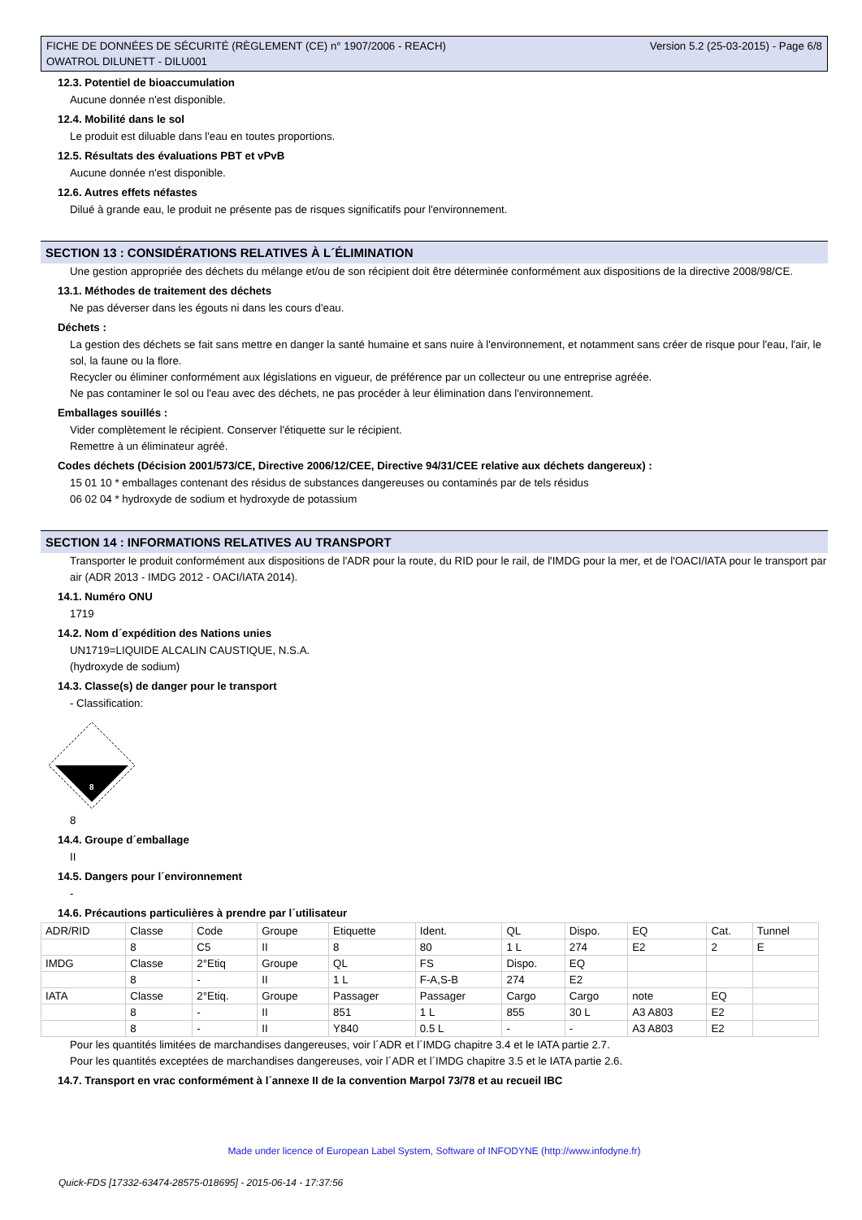FICHE DE DONNÉES DE SÉCURITÉ (RÈGLEMENT (CE) n° 1907/2006 - REACH)
OWATROL DILUNETT - DILU001
Version 5.2 (25-03-2015) - Page 6/8
12.3. Potentiel de bioaccumulation
Aucune donnée n'est disponible.
12.4. Mobilité dans le sol
Le produit est diluable dans l'eau en toutes proportions.
12.5. Résultats des évaluations PBT et vPvB
Aucune donnée n'est disponible.
12.6. Autres effets néfastes
Dilué à grande eau, le produit ne présente pas de risques significatifs pour l'environnement.
SECTION 13 : CONSIDÉRATIONS RELATIVES À L´ÉLIMINATION
Une gestion appropriée des déchets du mélange et/ou de son récipient doit être déterminée conformément aux dispositions de la directive 2008/98/CE.
13.1. Méthodes de traitement des déchets
Ne pas déverser dans les égouts ni dans les cours d'eau.
Déchets :
La gestion des déchets se fait sans mettre en danger la santé humaine et sans nuire à l'environnement, et notamment sans créer de risque pour l'eau, l'air, le sol, la faune ou la flore.
Recycler ou éliminer conformément aux législations en vigueur, de préférence par un collecteur ou une entreprise agréée.
Ne pas contaminer le sol ou l'eau avec des déchets, ne pas procéder à leur élimination dans l'environnement.
Emballages souillés :
Vider complètement le récipient. Conserver l'étiquette sur le récipient.
Remettre à un éliminateur agréé.
Codes déchets (Décision 2001/573/CE, Directive 2006/12/CEE, Directive 94/31/CEE relative aux déchets dangereux) :
15 01 10 * emballages contenant des résidus de substances dangereuses ou contaminés par de tels résidus
06 02 04 * hydroxyde de sodium et hydroxyde de potassium
SECTION 14 : INFORMATIONS RELATIVES AU TRANSPORT
Transporter le produit conformément aux dispositions de l'ADR pour la route, du RID pour le rail, de l'IMDG pour la mer, et de l'OACI/IATA pour le transport par air (ADR 2013 - IMDG 2012 - OACI/IATA 2014).
14.1. Numéro ONU
1719
14.2. Nom d´expédition des Nations unies
UN1719=LIQUIDE ALCALIN CAUSTIQUE, N.S.A.
(hydroxyde de sodium)
14.3. Classe(s) de danger pour le transport
- Classification:
8
8
14.4. Groupe d´emballage
II
14.5. Dangers pour l´environnement
-
14.6. Précautions particulières à prendre par l´utilisateur
| ADR/RID | Classe | Code | Groupe | Etiquette | Ident. | QL | Dispo. | EQ | Cat. | Tunnel |
| | 8 | C5 | II | 8 | 80 | 1 L | 274 | E2 | 2 | E |
| IMDG | Classe | 2°Etiq | Groupe | QL | FS | Dispo. | EQ | | | |
| | 8 | - | II | 1 L | F-A,S-B | 274 | E2 | | | |
| IATA | Classe | 2°Etiq. | Groupe | Passager | Passager | Cargo | Cargo | note | EQ | |
| | 8 | - | II | 851 | 1 L | 855 | 30 L | A3 A803 | E2 | |
| | 8 | - | II | Y840 | 0.5 L | - | - | A3 A803 | E2 | |
Pour les quantités limitées de marchandises dangereuses, voir l´ADR et l´IMDG chapitre 3.4 et le IATA partie 2.7.
Pour les quantités exceptées de marchandises dangereuses, voir l´ADR et l´IMDG chapitre 3.5 et le IATA partie 2.6.
14.7. Transport en vrac conformément à l´annexe II de la convention Marpol 73/78 et au recueil IBC
Made under licence of European Label System, Software of INFODYNE (http://www.infodyne.fr)
Quick-FDS [17332-63474-28575-018695] - 2015-06-14 - 17:37:56